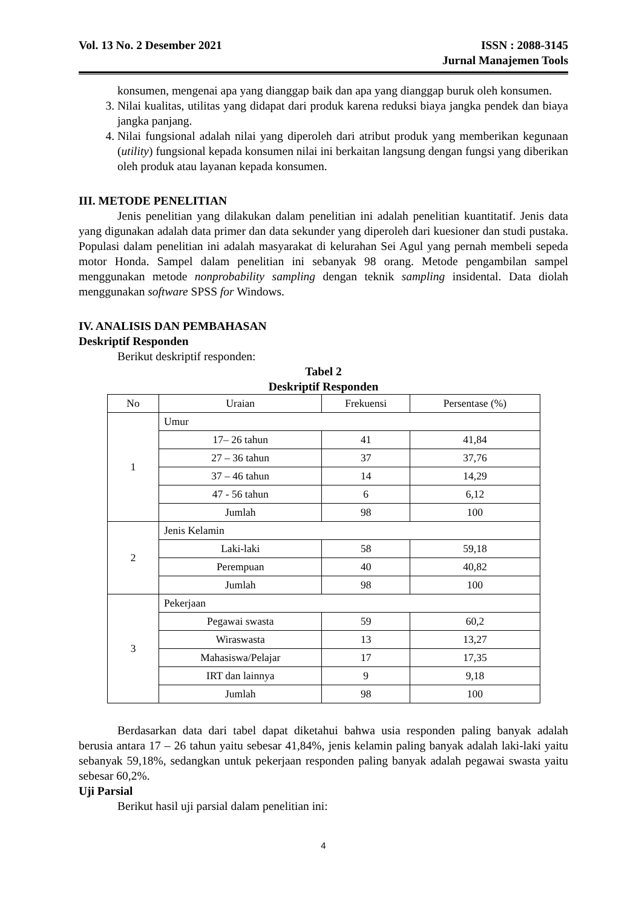Vol. 13 No. 2 Desember 2021 ISSN : 2088-3145
Jurnal Manajemen Tools
konsumen, mengenai apa yang dianggap baik dan apa yang dianggap buruk oleh konsumen.
3. Nilai kualitas, utilitas yang didapat dari produk karena reduksi biaya jangka pendek dan biaya jangka panjang.
4. Nilai fungsional adalah nilai yang diperoleh dari atribut produk yang memberikan kegunaan (utility) fungsional kepada konsumen nilai ini berkaitan langsung dengan fungsi yang diberikan oleh produk atau layanan kepada konsumen.
III. METODE PENELITIAN
Jenis penelitian yang dilakukan dalam penelitian ini adalah penelitian kuantitatif. Jenis data yang digunakan adalah data primer dan data sekunder yang diperoleh dari kuesioner dan studi pustaka. Populasi dalam penelitian ini adalah masyarakat di kelurahan Sei Agul yang pernah membeli sepeda motor Honda. Sampel dalam penelitian ini sebanyak 98 orang. Metode pengambilan sampel menggunakan metode nonprobability sampling dengan teknik sampling insidental. Data diolah menggunakan software SPSS for Windows.
IV. ANALISIS DAN PEMBAHASAN
Deskriptif Responden
Berikut deskriptif responden:
Tabel 2
Deskriptif Responden
| No | Uraian | Frekuensi | Persentase (%) |
| --- | --- | --- | --- |
| 1 | Umur | | |
| | 17– 26 tahun | 41 | 41,84 |
| | 27 – 36 tahun | 37 | 37,76 |
| | 37 – 46 tahun | 14 | 14,29 |
| | 47 - 56 tahun | 6 | 6,12 |
| | Jumlah | 98 | 100 |
| 2 | Jenis Kelamin | | |
| | Laki-laki | 58 | 59,18 |
| | Perempuan | 40 | 40,82 |
| | Jumlah | 98 | 100 |
| 3 | Pekerjaan | | |
| | Pegawai swasta | 59 | 60,2 |
| | Wiraswasta | 13 | 13,27 |
| | Mahasiswa/Pelajar | 17 | 17,35 |
| | IRT dan lainnya | 9 | 9,18 |
| | Jumlah | 98 | 100 |
Berdasarkan data dari tabel dapat diketahui bahwa usia responden paling banyak adalah berusia antara 17 – 26 tahun yaitu sebesar 41,84%, jenis kelamin paling banyak adalah laki-laki yaitu sebanyak 59,18%, sedangkan untuk pekerjaan responden paling banyak adalah pegawai swasta yaitu sebesar 60,2%.
Uji Parsial
Berikut hasil uji parsial dalam penelitian ini:
4